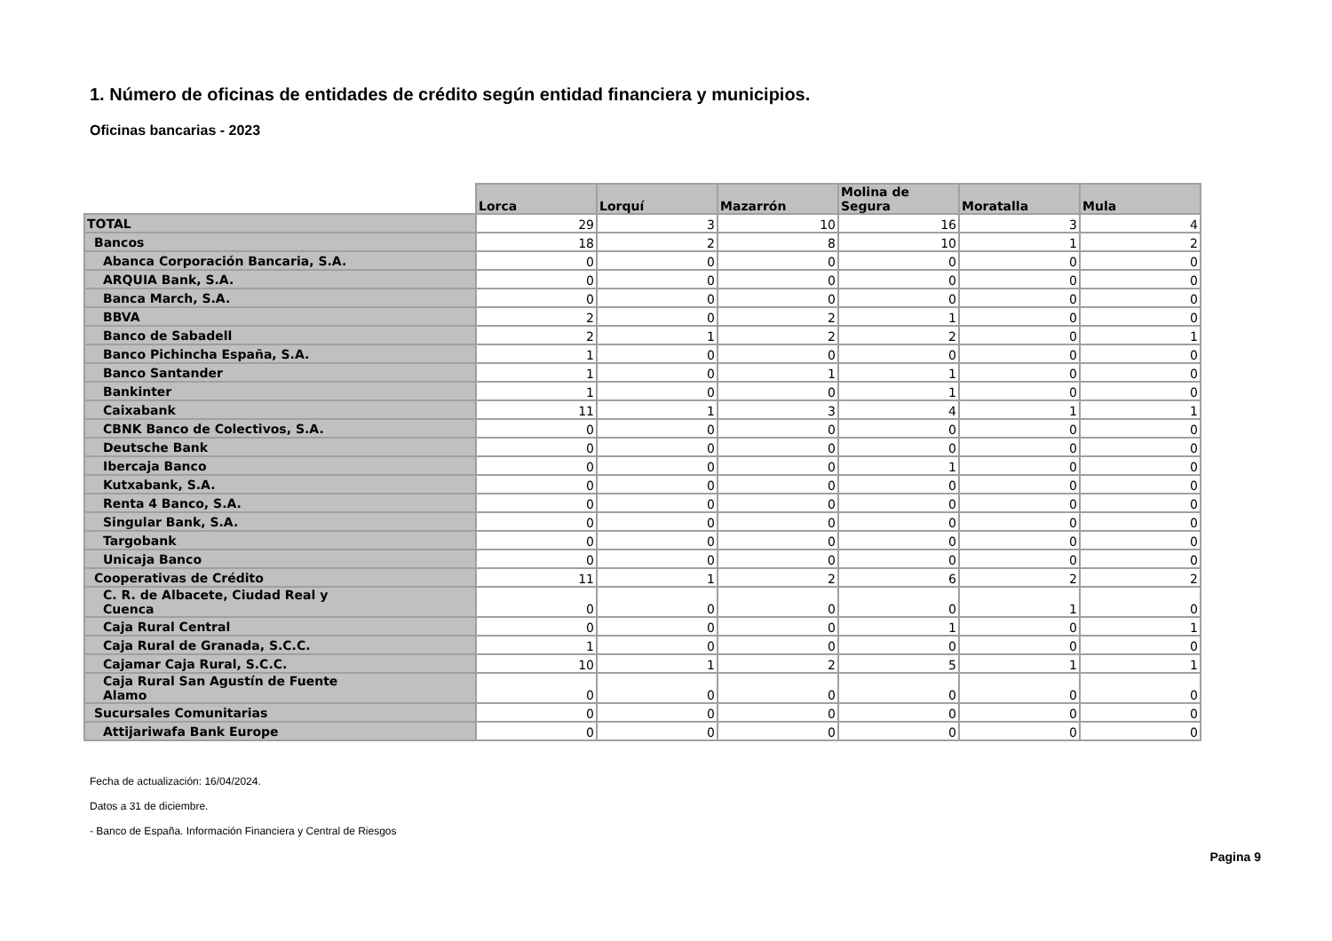1. Número de oficinas de entidades de crédito según entidad financiera y municipios.
Oficinas bancarias - 2023
| | Lorca | Lorquí | Mazarrón | Molina de Segura | Moratalla | Mula |
| --- | --- | --- | --- | --- | --- | --- |
| TOTAL | 29 | 3 | 10 | 16 | 3 | 4 |
| Bancos | 18 | 2 | 8 | 10 | 1 | 2 |
| Abanca Corporación Bancaria, S.A. | 0 | 0 | 0 | 0 | 0 | 0 |
| ARQUIA Bank, S.A. | 0 | 0 | 0 | 0 | 0 | 0 |
| Banca March, S.A. | 0 | 0 | 0 | 0 | 0 | 0 |
| BBVA | 2 | 0 | 2 | 1 | 0 | 0 |
| Banco de Sabadell | 2 | 1 | 2 | 2 | 0 | 1 |
| Banco Pichincha España, S.A. | 1 | 0 | 0 | 0 | 0 | 0 |
| Banco Santander | 1 | 0 | 1 | 1 | 0 | 0 |
| Bankinter | 1 | 0 | 0 | 1 | 0 | 0 |
| Caixabank | 11 | 1 | 3 | 4 | 1 | 1 |
| CBNK Banco de Colectivos, S.A. | 0 | 0 | 0 | 0 | 0 | 0 |
| Deutsche Bank | 0 | 0 | 0 | 0 | 0 | 0 |
| Ibercaja Banco | 0 | 0 | 0 | 1 | 0 | 0 |
| Kutxabank, S.A. | 0 | 0 | 0 | 0 | 0 | 0 |
| Renta 4 Banco, S.A. | 0 | 0 | 0 | 0 | 0 | 0 |
| Singular Bank, S.A. | 0 | 0 | 0 | 0 | 0 | 0 |
| Targobank | 0 | 0 | 0 | 0 | 0 | 0 |
| Unicaja Banco | 0 | 0 | 0 | 0 | 0 | 0 |
| Cooperativas de Crédito | 11 | 1 | 2 | 6 | 2 | 2 |
| C. R. de Albacete, Ciudad Real y Cuenca | 0 | 0 | 0 | 0 | 1 | 0 |
| Caja Rural Central | 0 | 0 | 0 | 1 | 0 | 1 |
| Caja Rural de Granada, S.C.C. | 1 | 0 | 0 | 0 | 0 | 0 |
| Cajamar Caja Rural, S.C.C. | 10 | 1 | 2 | 5 | 1 | 1 |
| Caja Rural San Agustín de Fuente Alamo | 0 | 0 | 0 | 0 | 0 | 0 |
| Sucursales Comunitarias | 0 | 0 | 0 | 0 | 0 | 0 |
| Attijariwafa Bank Europe | 0 | 0 | 0 | 0 | 0 | 0 |
Fecha de actualización: 16/04/2024.
Datos a 31 de diciembre.
- Banco de España. Información Financiera y Central de Riesgos
Pagina 9